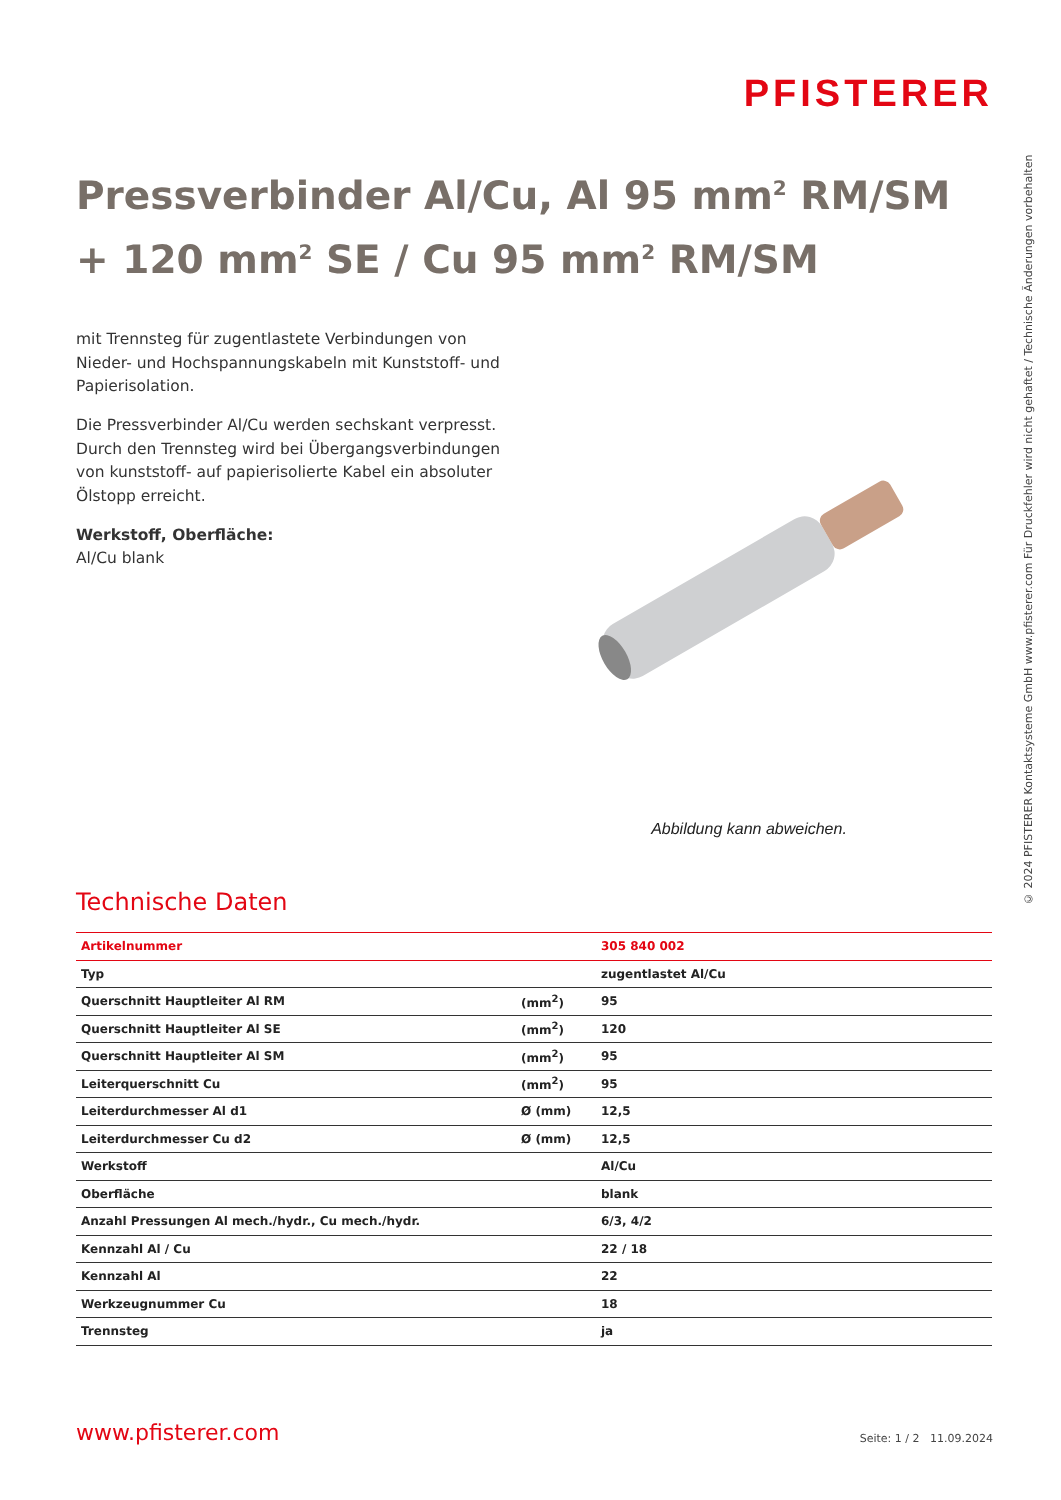PFISTERER
© 2024 PFISTERER Kontaktsysteme GmbH www.pfisterer.com Für Druckfehler wird nicht gehaftet / Technische Änderungen vorbehalten
Pressverbinder Al/Cu, Al 95 mm<sup>2</sup> RM/SM + 120 mm<sup>2</sup> SE / Cu 95 mm<sup>2</sup> RM/SM
mit Trennsteg für zugentlastete Verbindungen von Nieder- und Hochspannungskabeln mit Kunststoff- und Papierisolation.
Die Pressverbinder Al/Cu werden sechskant verpresst. Durch den Trennsteg wird bei Übergangsverbindungen von kunststoff- auf papierisolierte Kabel ein absoluter Ölstopp erreicht.
Werkstoff, Oberfläche:
Al/Cu blank
Abbildung kann abweichen.
Technische Daten
| Artikelnummer | | 305 840 002 |
| Typ | | zugentlastet Al/Cu |
| Querschnitt Hauptleiter Al RM | (mm<sup>2</sup>) | 95 |
| Querschnitt Hauptleiter Al SE | (mm<sup>2</sup>) | 120 |
| Querschnitt Hauptleiter Al SM | (mm<sup>2</sup>) | 95 |
| Leiterquerschnitt Cu | (mm<sup>2</sup>) | 95 |
| Leiterdurchmesser Al d1 | Ø (mm) | 12,5 |
| Leiterdurchmesser Cu d2 | Ø (mm) | 12,5 |
| Werkstoff | | Al/Cu |
| Oberfläche | | blank |
| Anzahl Pressungen Al mech./hydr., Cu mech./hydr. | | 6/3, 4/2 |
| Kennzahl Al / Cu | | 22 / 18 |
| Kennzahl Al | | 22 |
| Werkzeugnummer Cu | | 18 |
| Trennsteg | | ja |
www.pfisterer.com Seite: 1 / 2 11.09.2024